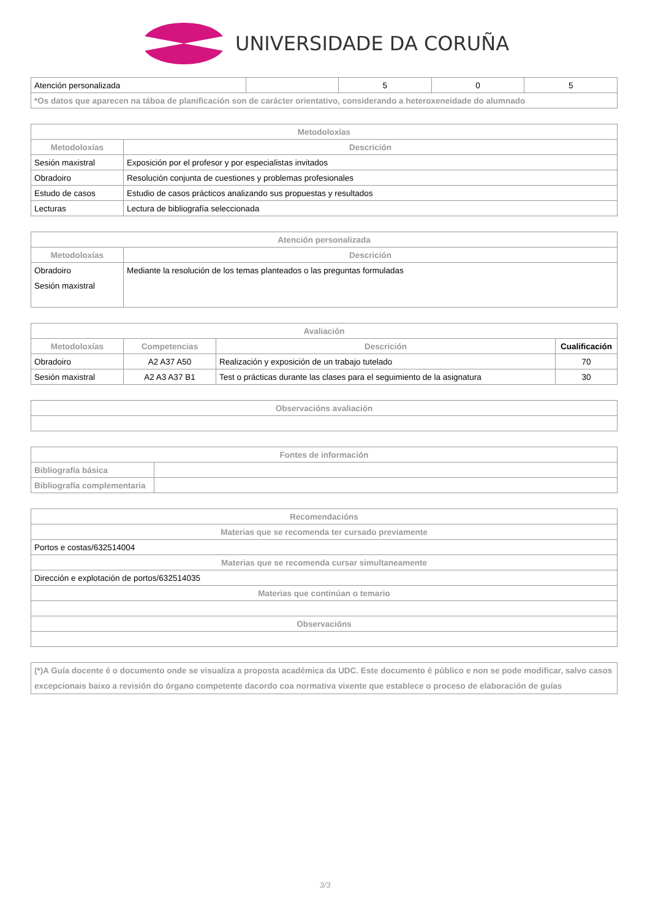UNIVERSIDADE DA CORUÑA
| Atención personalizada | | 5 | 0 | 5 |
| *Os datos que aparecen na táboa de planificación son de carácter orientativo, considerando a heteroxeneidade do alumnado | | | | |
| Metodoloxías | |
| --- | --- |
| Metodoloxías | Descrición |
| Sesión maxistral | Exposición por el profesor y por especialistas invitados |
| Obradoiro | Resolución conjunta de cuestiones y problemas profesionales |
| Estudo de casos | Estudio de casos prácticos analizando sus propuestas y resultados |
| Lecturas | Lectura de bibliografía seleccionada |
| Atención personalizada | |
| --- | --- |
| Metodoloxías | Descrición |
| Obradoiro Sesión maxistral | Mediante la resolución de los temas planteados o las preguntas formuladas |
| Avaliación | | | |
| --- | --- | --- | --- |
| Metodoloxías | Competencias | Descrición | Cualificación |
| Obradoiro | A2 A37 A50 | Realización y exposición de un trabajo tutelado | 70 |
| Sesión maxistral | A2 A3 A37 B1 | Test o prácticas durante las clases para el seguimiento de la asignatura | 30 |
| Observacións avaliación |
| --- |
| Fontes de información | |
| --- | --- |
| Bibliografía básica | |
| Bibliografía complementaria | |
| Recomendacións |
| --- |
| Materias que se recomenda ter cursado previamente |
| Portos e costas/632514004 |
| Materias que se recomenda cursar simultaneamente |
| Dirección e explotación de portos/632514035 |
| Materias que continúan o temario |
| Observacións |
| (*)A Guía docente é o documento onde se visualiza a proposta académica da UDC. Este documento é público e non se pode modificar, salvo casos excepcionais baixo a revisión do órgano competente dacordo coa normativa vixente que establece o proceso de elaboración de guías |
3/3